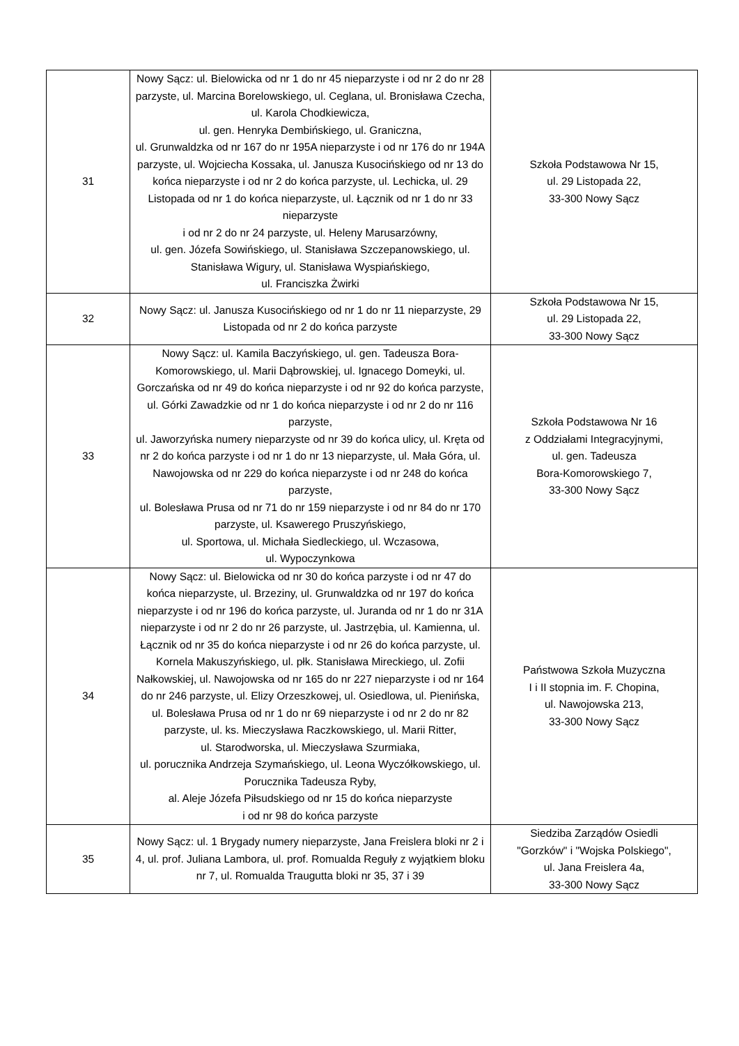| 31 | Nowy Sącz: ul. Bielowicka od nr 1 do nr 45 nieparzyste i od nr 2 do nr 28 parzyste, ul. Marcina Borelowskiego, ul. Ceglana, ul. Bronisława Czecha, ul. Karola Chodkiewicza, ul. gen. Henryka Dembińskiego, ul. Graniczna, ul. Grunwaldzka od nr 167 do nr 195A nieparzyste i od nr 176 do nr 194A parzyste, ul. Wojciecha Kossaka, ul. Janusza Kusocińskiego od nr 13 do końca nieparzyste i od nr 2 do końca parzyste, ul. Lechicka, ul. 29 Listopada od nr 1 do końca nieparzyste, ul. Łącznik od nr 1 do nr 33 nieparzyste i od nr 2 do nr 24 parzyste, ul. Heleny Marusarzówny, ul. gen. Józefa Sowińskiego, ul. Stanisława Szczepanowskiego, ul. Stanisława Wigury, ul. Stanisława Wyspiańskiego, ul. Franciszka Żwirki | Szkoła Podstawowa Nr 15, ul. 29 Listopada 22, 33-300 Nowy Sącz |
| 32 | Nowy Sącz: ul. Janusza Kusocińskiego od nr 1 do nr 11 nieparzyste, 29 Listopada od nr 2 do końca parzyste | Szkoła Podstawowa Nr 15, ul. 29 Listopada 22, 33-300 Nowy Sącz |
| 33 | Nowy Sącz: ul. Kamila Baczyńskiego, ul. gen. Tadeusza Bora-Komorowskiego, ul. Marii Dąbrowskiej, ul. Ignacego Domeyki, ul. Gorczańska od nr 49 do końca nieparzyste i od nr 92 do końca parzyste, ul. Górki Zawadzkie od nr 1 do końca nieparzyste i od nr 2 do nr 116 parzyste, ul. Jaworzyńska numery nieparzyste od nr 39 do końca ulicy, ul. Kręta od nr 2 do końca parzyste i od nr 1 do nr 13 nieparzyste, ul. Mała Góra, ul. Nawojowska od nr 229 do końca nieparzyste i od nr 248 do końca parzyste, ul. Bolesława Prusa od nr 71 do nr 159 nieparzyste i od nr 84 do nr 170 parzyste, ul. Ksawerego Pruszyńskiego, ul. Sportowa, ul. Michała Siedleckiego, ul. Wczasowa, ul. Wypoczynkowa | Szkoła Podstawowa Nr 16 z Oddziałami Integracyjnymi, ul. gen. Tadeusza Bora-Komorowskiego 7, 33-300 Nowy Sącz |
| 34 | Nowy Sącz: ul. Bielowicka od nr 30 do końca parzyste i od nr 47 do końca nieparzyste, ul. Brzeziny, ul. Grunwaldzka od nr 197 do końca nieparzyste i od nr 196 do końca parzyste, ul. Juranda od nr 1 do nr 31A nieparzyste i od nr 2 do nr 26 parzyste, ul. Jastrzębia, ul. Kamienna, ul. Łącznik od nr 35 do końca nieparzyste i od nr 26 do końca parzyste, ul. Kornela Makuszyńskiego, ul. płk. Stanisława Mireckiego, ul. Zofii Nałkowskiej, ul. Nawojowska od nr 165 do nr 227 nieparzyste i od nr 164 do nr 246 parzyste, ul. Elizy Orzeszkowej, ul. Osiedlowa, ul. Pienińska, ul. Bolesława Prusa od nr 1 do nr 69 nieparzyste i od nr 2 do nr 82 parzyste, ul. ks. Mieczysława Raczkowskiego, ul. Marii Ritter, ul. Starodworska, ul. Mieczysława Szurmiaka, ul. porucznika Andrzeja Szymańskiego, ul. Leona Wyczółkowskiego, ul. Porucznika Tadeusza Ryby, al. Aleje Józefa Piłsudskiego od nr 15 do końca nieparzyste i od nr 98 do końca parzyste | Państwowa Szkoła Muzyczna I i II stopnia im. F. Chopina, ul. Nawojowska 213, 33-300 Nowy Sącz |
| 35 | Nowy Sącz: ul. 1 Brygady numery nieparzyste, Jana Freislera bloki nr 2 i 4, ul. prof. Juliana Lambora, ul. prof. Romualda Reguły z wyjątkiem bloku nr 7, ul. Romualda Traugutta bloki nr 35, 37 i 39 | Siedziba Zarządów Osiedli "Gorzków" i "Wojska Polskiego", ul. Jana Freislera 4a, 33-300 Nowy Sącz |